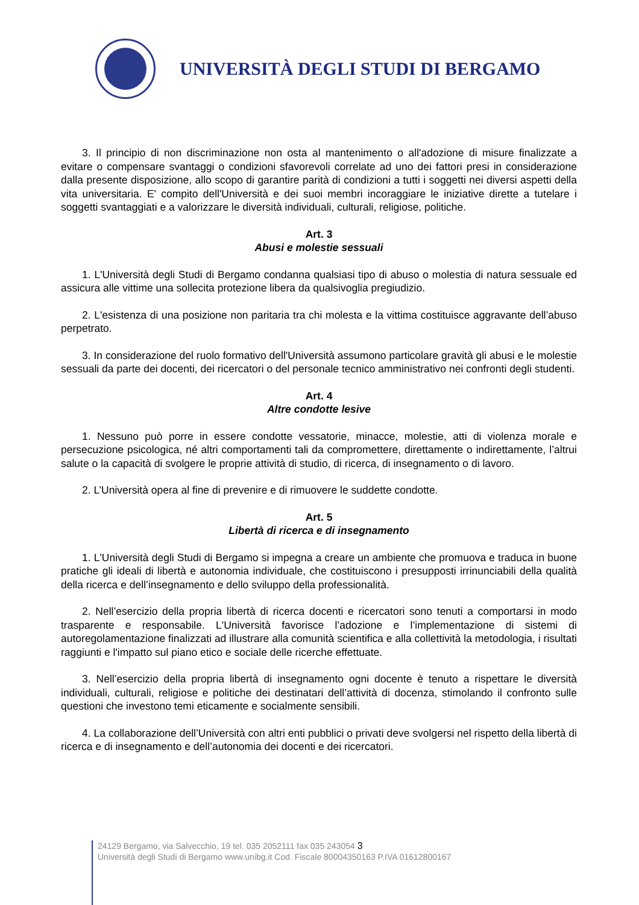UNIVERSITÀ DEGLI STUDI DI BERGAMO
3. Il principio di non discriminazione non osta al mantenimento o all'adozione di misure finalizzate a evitare o compensare svantaggi o condizioni sfavorevoli correlate ad uno dei fattori presi in considerazione dalla presente disposizione, allo scopo di garantire parità di condizioni a tutti i soggetti nei diversi aspetti della vita universitaria. E' compito dell'Università e dei suoi membri incoraggiare le iniziative dirette a tutelare i soggetti svantaggiati e a valorizzare le diversità individuali, culturali, religiose, politiche.
Art. 3
Abusi e molestie sessuali
1. L'Università degli Studi di Bergamo condanna qualsiasi tipo di abuso o molestia di natura sessuale ed assicura alle vittime una sollecita protezione libera da qualsivoglia pregiudizio.
2. L'esistenza di una posizione non paritaria tra chi molesta e la vittima costituisce aggravante dell’abuso perpetrato.
3. In considerazione del ruolo formativo dell'Università assumono particolare gravità gli abusi e le molestie sessuali da parte dei docenti, dei ricercatori o del personale tecnico amministrativo nei confronti degli studenti.
Art. 4
Altre condotte lesive
1. Nessuno può porre in essere condotte vessatorie, minacce, molestie, atti di violenza morale e persecuzione psicologica, né altri comportamenti tali da compromettere, direttamente o indirettamente, l’altrui salute o la capacità di svolgere le proprie attività di studio, di ricerca, di insegnamento o di lavoro.
2. L’Università opera al fine di prevenire e di rimuovere le suddette condotte.
Art. 5
Libertà di ricerca e di insegnamento
1. L'Università degli Studi di Bergamo si impegna a creare un ambiente che promuova e traduca in buone pratiche gli ideali di libertà e autonomia individuale, che costituiscono i presupposti irrinunciabili della qualità della ricerca e dell’insegnamento e dello sviluppo della professionalità.
2. Nell’esercizio della propria libertà di ricerca docenti e ricercatori sono tenuti a comportarsi in modo trasparente e responsabile. L'Università favorisce l’adozione e l’implementazione di sistemi di autoregolamentazione finalizzati ad illustrare alla comunità scientifica e alla collettività la metodologia, i risultati raggiunti e l'impatto sul piano etico e sociale delle ricerche effettuate.
3. Nell’esercizio della propria libertà di insegnamento ogni docente è tenuto a rispettare le diversità individuali, culturali, religiose e politiche dei destinatari dell’attività di docenza, stimolando il confronto sulle questioni che investono temi eticamente e socialmente sensibili.
4. La collaborazione dell’Università con altri enti pubblici o privati deve svolgersi nel rispetto della libertà di ricerca e di insegnamento e dell’autonomia dei docenti e dei ricercatori.
24129 Bergamo, via Salvecchio, 19 tel. 035 2052111 fax 035 243054 3
Università degli Studi di Bergamo www.unibg.it Cod. Fiscale 80004350163 P.IVA 01612800167